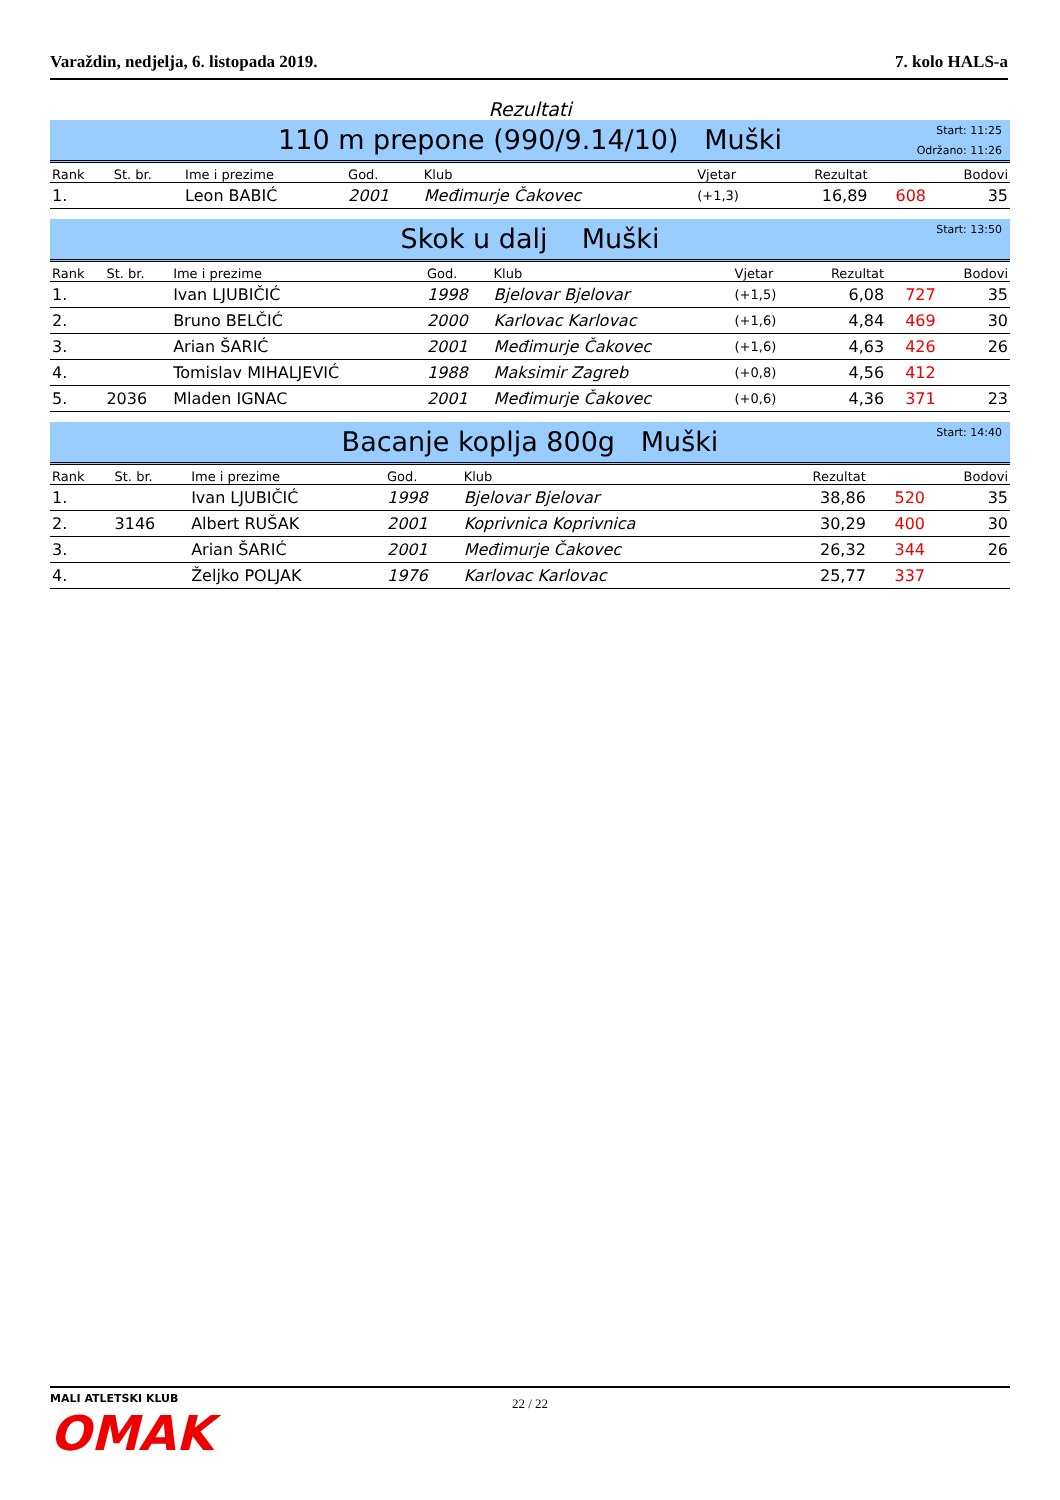Varaždin, nedjelja, 6. listopada 2019. 7. kolo HALS-a
Rezultati
110 m prepone (990/9.14/10) Muški
Start: 11:25
Održano: 11:26
| Rank | St. br. | Ime i prezime | God. | Klub | Vjetar | Rezultat | | Bodovi |
| --- | --- | --- | --- | --- | --- | --- | --- | --- |
| 1. | | Leon BABIĆ | 2001 | Međimurje Čakovec | (+1,3) | 16,89 | 608 | 35 |
Skok u dalj Muški
Start: 13:50
| Rank | St. br. | Ime i prezime | God. | Klub | Vjetar | Rezultat | | Bodovi |
| --- | --- | --- | --- | --- | --- | --- | --- | --- |
| 1. | | Ivan LJUBIČIĆ | 1998 | Bjelovar Bjelovar | (+1,5) | 6,08 | 727 | 35 |
| 2. | | Bruno BELČIĆ | 2000 | Karlovac Karlovac | (+1,6) | 4,84 | 469 | 30 |
| 3. | | Arian ŠARIĆ | 2001 | Međimurje Čakovec | (+1,6) | 4,63 | 426 | 26 |
| 4. | | Tomislav MIHALJEVIĆ | 1988 | Maksimir Zagreb | (+0,8) | 4,56 | 412 | |
| 5. | 2036 | Mladen IGNAC | 2001 | Međimurje Čakovec | (+0,6) | 4,36 | 371 | 23 |
Bacanje koplja 800g Muški
Start: 14:40
| Rank | St. br. | Ime i prezime | God. | Klub | | Rezultat | | Bodovi |
| --- | --- | --- | --- | --- | --- | --- | --- | --- |
| 1. | | Ivan LJUBIČIĆ | 1998 | Bjelovar Bjelovar | | 38,86 | 520 | 35 |
| 2. | 3146 | Albert RUŠAK | 2001 | Koprivnica Koprivnica | | 30,29 | 400 | 30 |
| 3. | | Arian ŠARIĆ | 2001 | Međimurje Čakovec | | 26,32 | 344 | 26 |
| 4. | | Željko POLJAK | 1976 | Karlovac Karlovac | | 25,77 | 337 | |
22 / 22 MALI ATLETSKI KLUB
OMAK